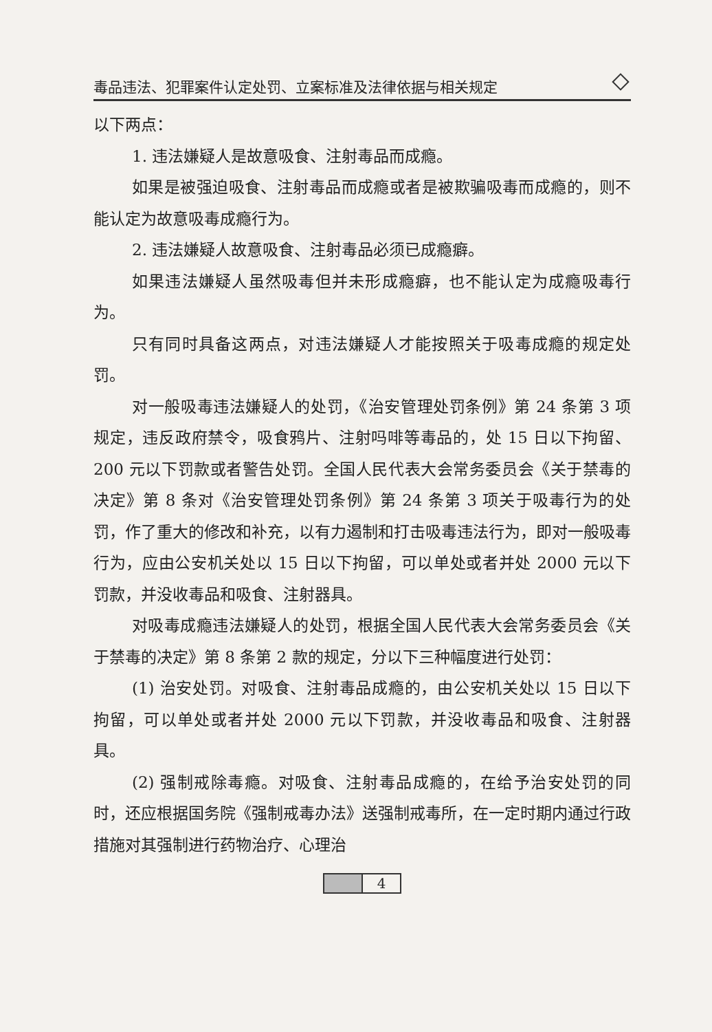毒品违法、犯罪案件认定处罚、立案标准及法律依据与相关规定
以下两点：
1. 违法嫌疑人是故意吸食、注射毒品而成瘾。
如果是被强迫吸食、注射毒品而成瘾或者是被欺骗吸毒而成瘾的，则不能认定为故意吸毒成瘾行为。
2. 违法嫌疑人故意吸食、注射毒品必须已成瘾癖。
如果违法嫌疑人虽然吸毒但并未形成瘾癖，也不能认定为成瘾吸毒行为。
只有同时具备这两点，对违法嫌疑人才能按照关于吸毒成瘾的规定处罚。
对一般吸毒违法嫌疑人的处罚，《治安管理处罚条例》第 24 条第 3 项规定，违反政府禁令，吸食鸦片、注射吗啡等毒品的，处 15 日以下拘留、200 元以下罚款或者警告处罚。全国人民代表大会常务委员会《关于禁毒的决定》第 8 条对《治安管理处罚条例》第 24 条第 3 项关于吸毒行为的处罚，作了重大的修改和补充，以有力遏制和打击吸毒违法行为，即对一般吸毒行为，应由公安机关处以 15 日以下拘留，可以单处或者并处 2000 元以下罚款，并没收毒品和吸食、注射器具。
对吸毒成瘾违法嫌疑人的处罚，根据全国人民代表大会常务委员会《关于禁毒的决定》第 8 条第 2 款的规定，分以下三种幅度进行处罚：
(1) 治安处罚。对吸食、注射毒品成瘾的，由公安机关处以 15 日以下拘留，可以单处或者并处 2000 元以下罚款，并没收毒品和吸食、注射器具。
(2) 强制戒除毒瘾。对吸食、注射毒品成瘾的，在给予治安处罚的同时，还应根据国务院《强制戒毒办法》送强制戒毒所，在一定时期内通过行政措施对其强制进行药物治疗、心理治
4